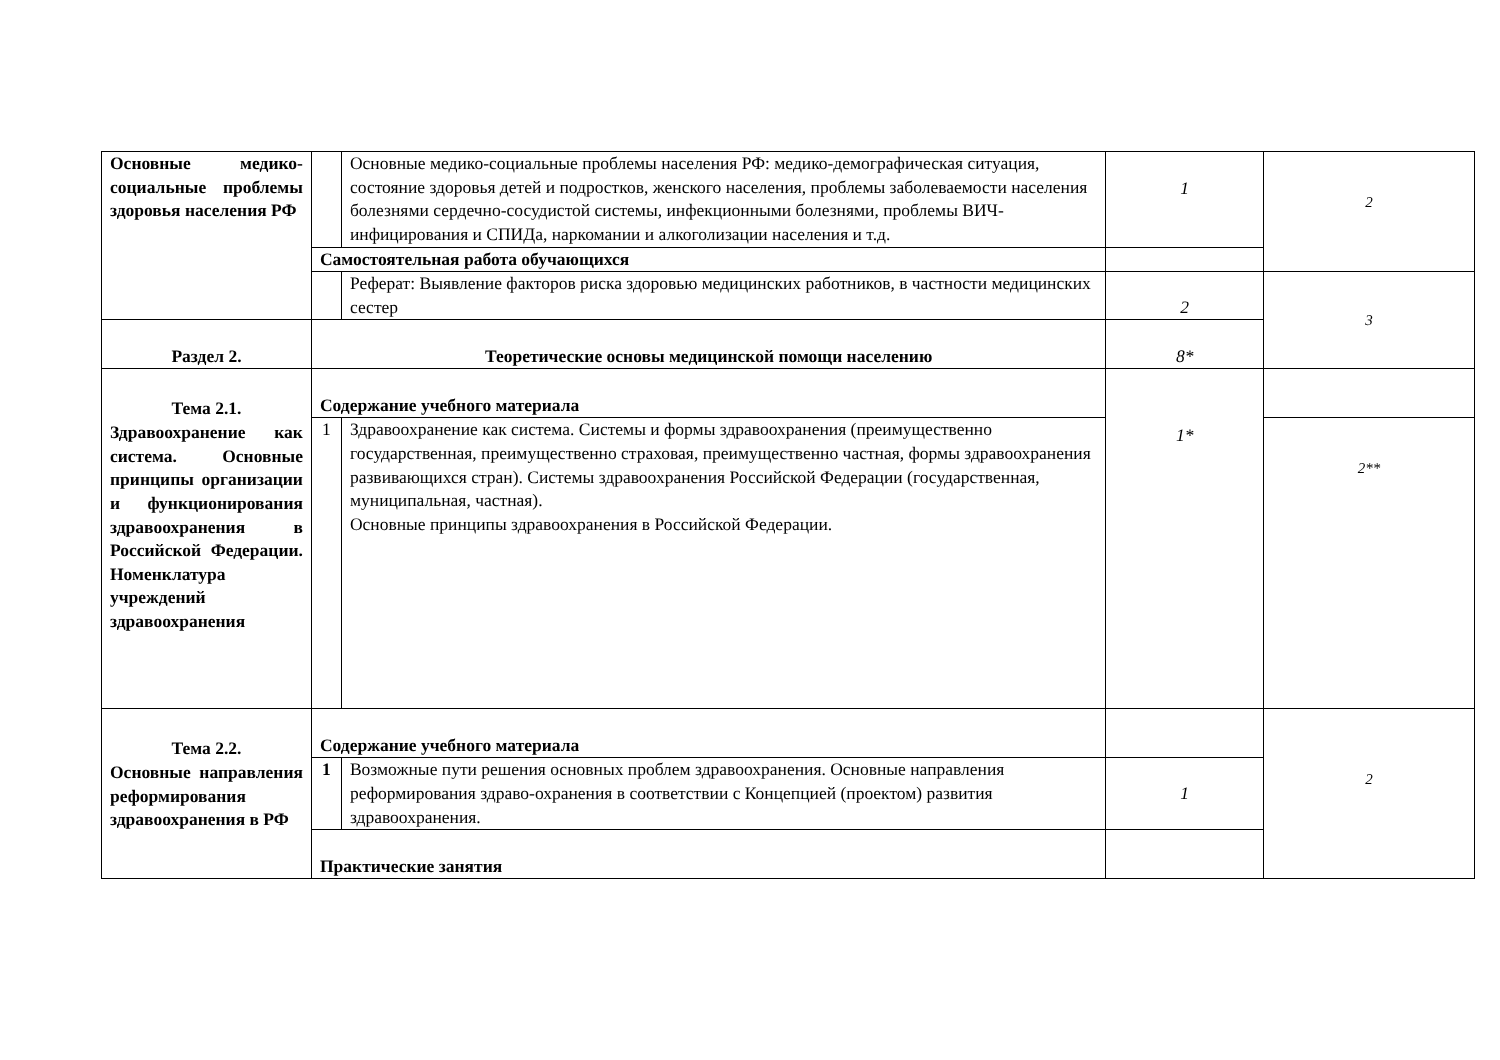| Основные медико-социальные проблемы здоровья населения РФ | | Основные медико-социальные проблемы населения РФ: медико-демографическая ситуация, состояние здоровья детей и подростков, женского населения, проблемы заболеваемости населения болезнями сердечно-сосудистой системы, инфекционными болезнями, проблемы ВИЧ-инфицирования и СПИДа, наркомании и алкоголизации населения и т.д. | 1 | 2 |
| | Самостоятельная работа обучающихся | | | |
| | | Реферат: Выявление факторов риска здоровью медицинских работников, в частности медицинских сестер | 2 | 3 |
| Раздел 2. | Теоретические основы медицинской помощи населению | | 8* | |
| Тема 2.1. Здравоохранение как система. Основные принципы организации и функционирования здравоохранения в Российской Федерации. Номенклатура учреждений здравоохранения | Содержание учебного материала | | 1* | |
| | 1 | Здравоохранение как система. Системы и формы здравоохранения (преимущественно государственная, преимущественно страховая, преимущественно частная, формы здравоохранения развивающихся стран). Системы здравоохранения Российской Федерации (государственная, муниципальная, частная). Основные принципы здравоохранения в Российской Федерации. | | 2** |
| Тема 2.2. Основные направления реформирования здравоохранения в РФ | Содержание учебного материала | | | 2 |
| | 1 | Возможные пути решения основных проблем здравоохранения. Основные направления реформирования здраво-охранения в соответствии с Концепцией (проектом) развития здравоохранения. | 1 | |
| | Практические занятия | | | |